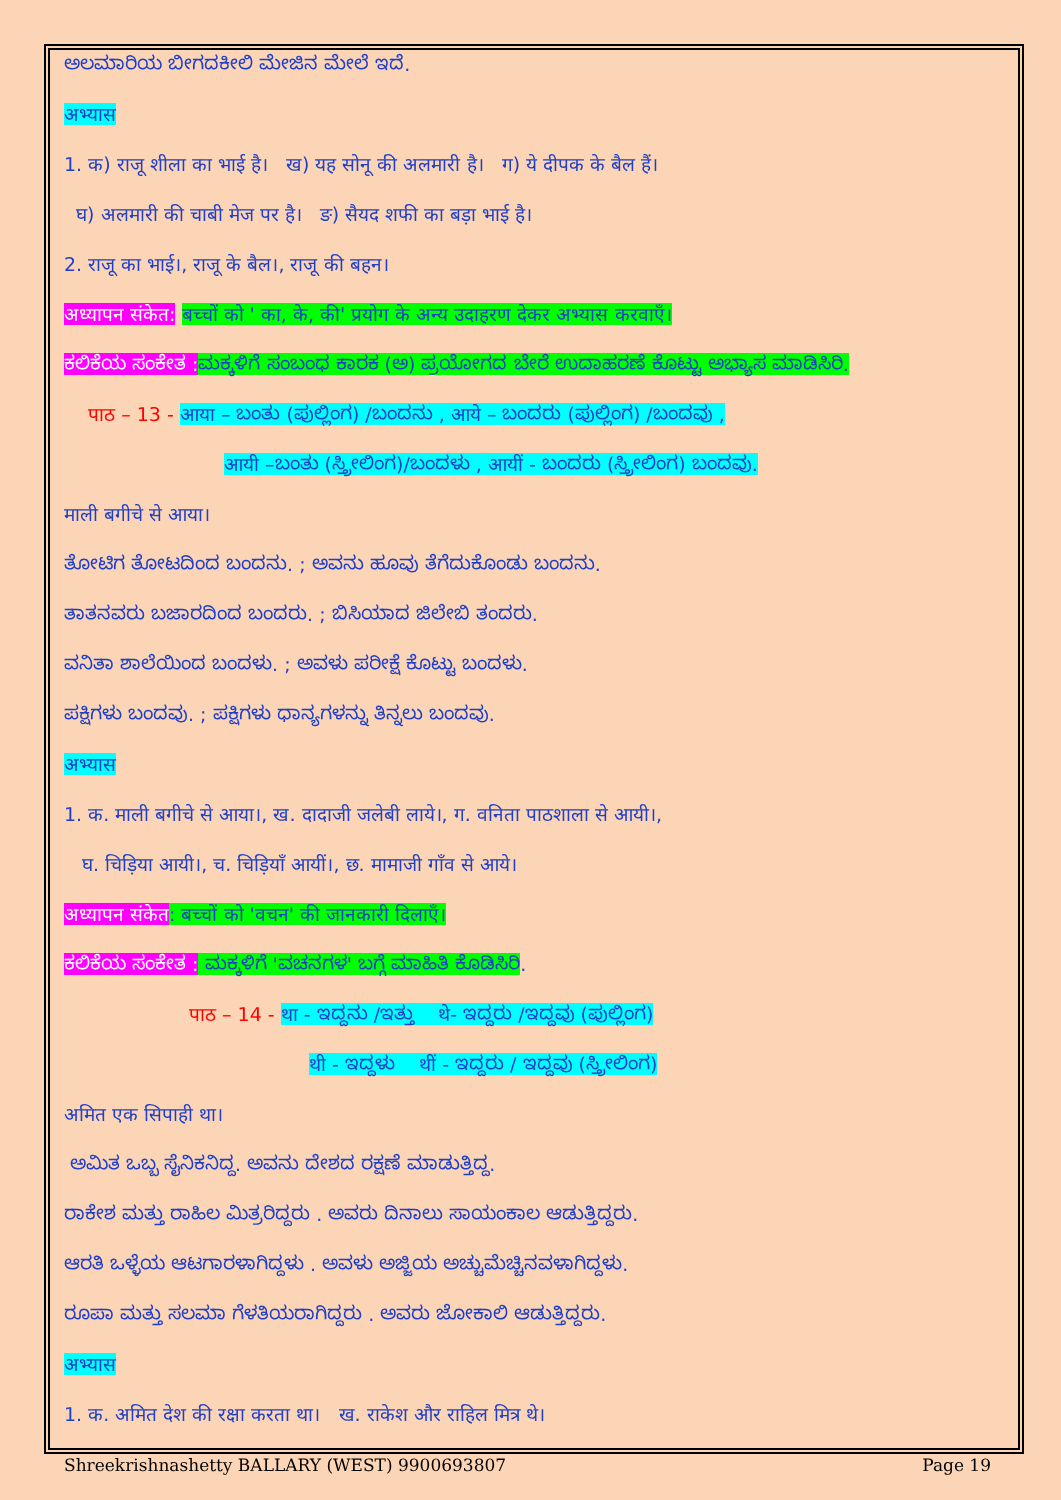ಅಲಮಾರಿಯ ಬೀಗದಕೀಲಿ ಮೇಜಿನ ಮೇಲೆ ಇದೆ.
अभ्यास
1. क) राजू शीला का भाई है। ख) यह सोनू की अलमारी है। ग) ये दीपक के बैल हैं।
घ) अलमारी की चाबी मेज पर है। ङ) सैयद शफी का बड़ा भाई है।
2. राजू का भाई।, राजू के बैल।, राजू की बहन।
अध्यापन संकेत: बच्चों को ' का, के, की' प्रयोग के अन्य उदाहरण देकर अभ्यास करवाएँ।
ಕಲಿಕೆಯ ಸಂಕೇತ : ಮಕ್ಕಳಿಗೆ ಸಂಬಂಧ ಕಾರಕ (ಅ) ಪ್ರಯೋಗದ ಬೇರೆ ಉದಾಹರಣೆ ಕೊಟ್ಟು ಅಭ್ಯಾಸ ಮಾಡಿಸಿರಿ.
पाठ – 13 - आया – ಬಂತು (ಪುಲ್ಲಿಂಗ) /ಬಂದನು , आये – ಬಂದರು (ಪುಲ್ಲಿಂಗ) /ಬಂದವು ,
आयी –ಬಂತು (ಸ್ತ್ರೀಲಿಂಗ)/ಬಂದಳು , आयीं - ಬಂದರು (ಸ್ತ್ರೀಲಿಂಗ) ಬಂದವು.
माली बगीचे से आया।
ತೋಟಿಗ ತೋಟದಿಂದ ಬಂದನು. ; ಅವನು ಹೂವು ತೆಗೆದುಕೊಂಡು ಬಂದನು.
ತಾತನವರು ಬಜಾರದಿಂದ ಬಂದರು. ; ಬಿಸಿಯಾದ ಜಿಲೇಬಿ ತಂದರು.
ವನಿತಾ ಶಾಲೆಯಿಂದ ಬಂದಳು. ; ಅವಳು ಪರೀಕ್ಷೆ ಕೊಟ್ಟು ಬಂದಳು.
ಪಕ್ಷಿಗಳು ಬಂದವು. ; ಪಕ್ಷಿಗಳು ಧಾನ್ಯಗಳನ್ನು ತಿನ್ನಲು ಬಂದವು.
अभ्यास
1. क. माली बगीचे से आया।, ख. दादाजी जलेबी लाये।, ग. वनिता पाठशाला से आयी।,
घ. चिड़िया आयी।, च. चिड़ियाँ आयीं।, छ. मामाजी गाँव से आये।
अध्यापन संकेत: बच्चों को 'वचन' की जानकारी दिलाएँ।
ಕಲಿಕೆಯ ಸಂಕೇತ : ಮಕ್ಕಳಿಗೆ 'ವಚನಗಳ' ಬಗ್ಗೆ ಮಾಹಿತಿ ಕೊಡಿಸಿರಿ.
पाठ – 14 - था - ಇದ್ದನು /ಇತ್ತು थे- ಇದ್ದರು /ಇದ್ದವು (ಪುಲ್ಲಿಂಗ)
थी - ಇದ್ದಳು थीं - ಇದ್ದರು / ಇದ್ದವು (ಸ್ತ್ರೀಲಿಂಗ)
अमित एक सिपाही था।
ಅಮಿತ ಒಬ್ಬ ಸೈನಿಕನಿದ್ದ. ಅವನು ದೇಶದ ರಕ್ಷಣೆ ಮಾಡುತ್ತಿದ್ದ.
ರಾಕೇಶ ಮತ್ತು ರಾಹಿಲ ಮಿತ್ರರಿದ್ದರು . ಅವರು ದಿನಾಲು ಸಾಯಂಕಾಲ ಆಡುತ್ತಿದ್ದರು.
ಆರತಿ ಒಳ್ಳೆಯ ಆಟಗಾರಳಾಗಿದ್ದಳು . ಅವಳು ಅಜ್ಜಿಯ ಅಚ್ಚುಮೆಚ್ಚಿನವಳಾಗಿದ್ದಳು.
ರೂಪಾ ಮತ್ತು ಸಲಮಾ ಗೆಳತಿಯರಾಗಿದ್ದರು . ಅವರು ಜೋಕಾಲಿ ಆಡುತ್ತಿದ್ದರು.
अभ्यास
1. क. अमित देश की रक्षा करता था। ख. राकेश और राहिल मित्र थे।
Shreekrishnashetty BALLARY (WEST) 9900693807 Page 19